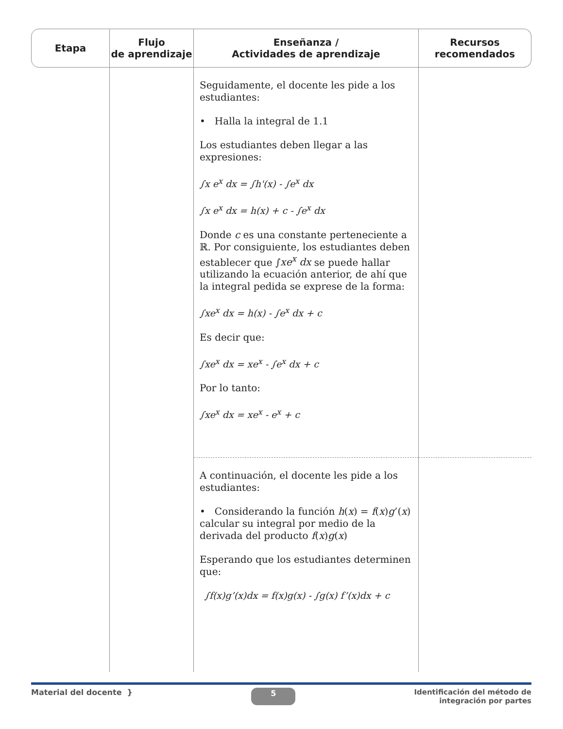| Etapa | Flujo de aprendizaje | Enseñanza / Actividades de aprendizaje | Recursos recomendados |
| --- | --- | --- | --- |
| | | Seguidamente, el docente les pide a los estudiantes: • Halla la integral de 1.1 Los estudiantes deben llegar a las expresiones: ∫x e<sup>x</sup> dx = ∫h'(x) - ∫e<sup>x</sup> dx ∫x e<sup>x</sup> dx = h(x) + c - ∫e<sup>x</sup> dx Donde c es una constante perteneciente a ℝ. Por consiguiente, los estudiantes deben establecer que ∫ xe<sup>x</sup> dx se puede hallar utilizando la ecuación anterior, de ahí que la integral pedida se exprese de la forma: ∫xe<sup>x</sup> dx = h(x) - ∫e<sup>x</sup> dx + c Es decir que: ∫xe<sup>x</sup> dx = xe<sup>x</sup> - ∫e<sup>x</sup> dx + c Por lo tanto: ∫xe<sup>x</sup> dx = xe<sup>x</sup> - e<sup>x</sup> + c | |
| | | A continuación, el docente les pide a los estudiantes: • Considerando la función h ( x ) = f ( x ) g ’( x ) calcular su integral por medio de la derivada del producto f ( x ) g ( x ) Esperando que los estudiantes determinen que: ∫f(x)g’(x)dx = f(x)g(x) - ∫g(x) f’(x)dx + c | |
Material del docente } 5 Identificación del método de
integración por partes